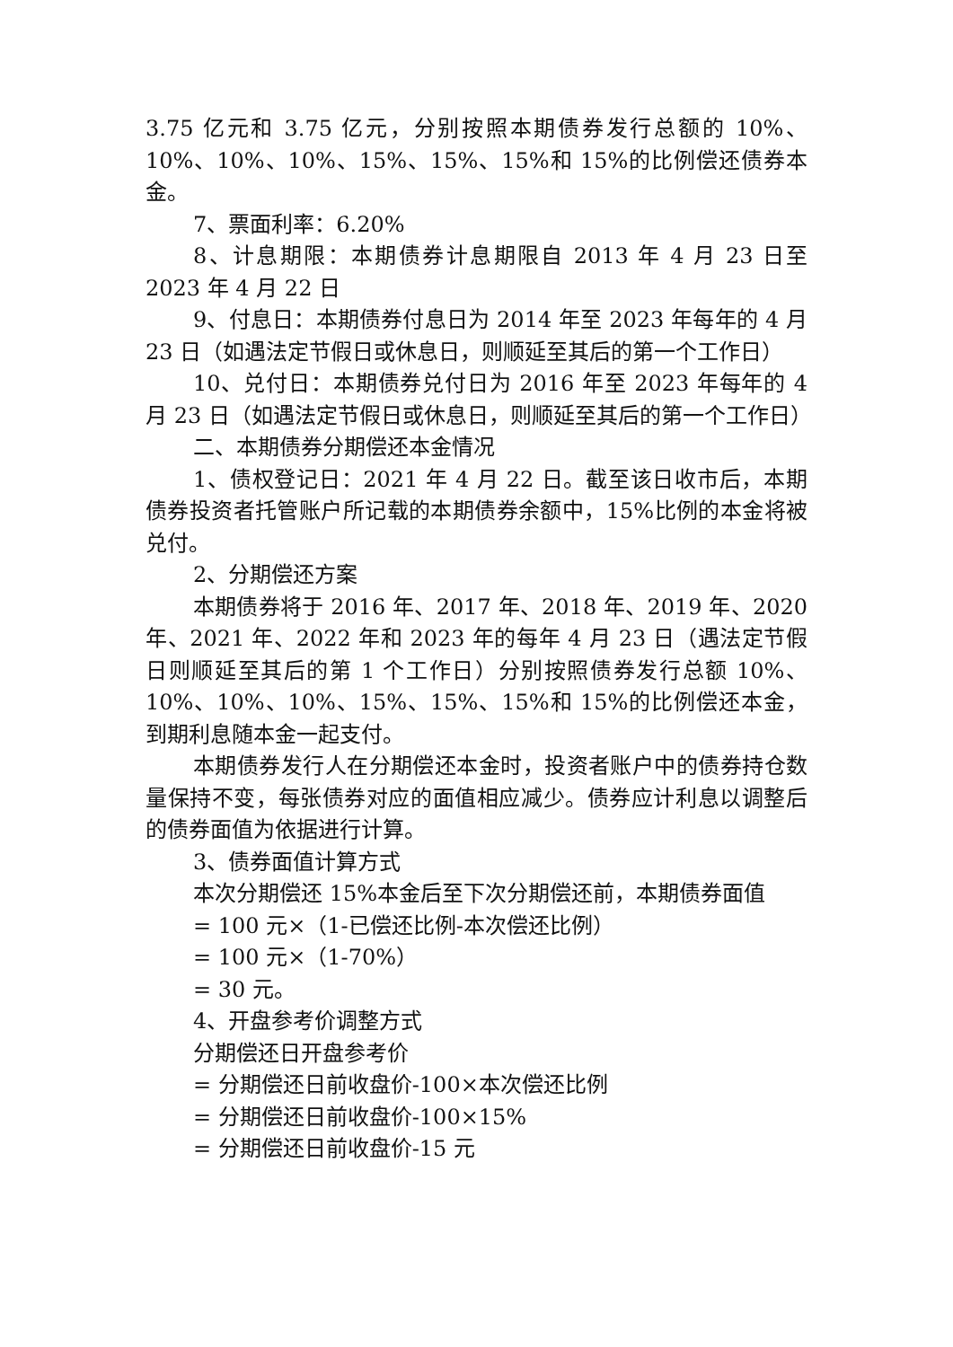3.75 亿元和 3.75 亿元，分别按照本期债券发行总额的 10%、10%、10%、10%、15%、15%、15%和 15%的比例偿还债券本金。
7、票面利率：6.20%
8、计息期限：本期债券计息期限自 2013 年 4 月 23 日至 2023 年 4 月 22 日
9、付息日：本期债券付息日为 2014 年至 2023 年每年的 4 月 23 日（如遇法定节假日或休息日，则顺延至其后的第一个工作日）
10、兑付日：本期债券兑付日为 2016 年至 2023 年每年的 4 月 23 日（如遇法定节假日或休息日，则顺延至其后的第一个工作日）
二、本期债券分期偿还本金情况
1、债权登记日：2021 年 4 月 22 日。截至该日收市后，本期债券投资者托管账户所记载的本期债券余额中，15%比例的本金将被兑付。
2、分期偿还方案
本期债券将于 2016 年、2017 年、2018 年、2019 年、2020 年、2021 年、2022 年和 2023 年的每年 4 月 23 日（遇法定节假日则顺延至其后的第 1 个工作日）分别按照债券发行总额 10%、10%、10%、10%、15%、15%、15%和 15%的比例偿还本金，到期利息随本金一起支付。
本期债券发行人在分期偿还本金时，投资者账户中的债券持仓数量保持不变，每张债券对应的面值相应减少。债券应计利息以调整后的债券面值为依据进行计算。
3、债券面值计算方式
本次分期偿还 15%本金后至下次分期偿还前，本期债券面值
= 100 元×（1-已偿还比例-本次偿还比例）
= 100 元×（1-70%）
= 30 元。
4、开盘参考价调整方式
分期偿还日开盘参考价
= 分期偿还日前收盘价-100×本次偿还比例
= 分期偿还日前收盘价-100×15%
= 分期偿还日前收盘价-15 元